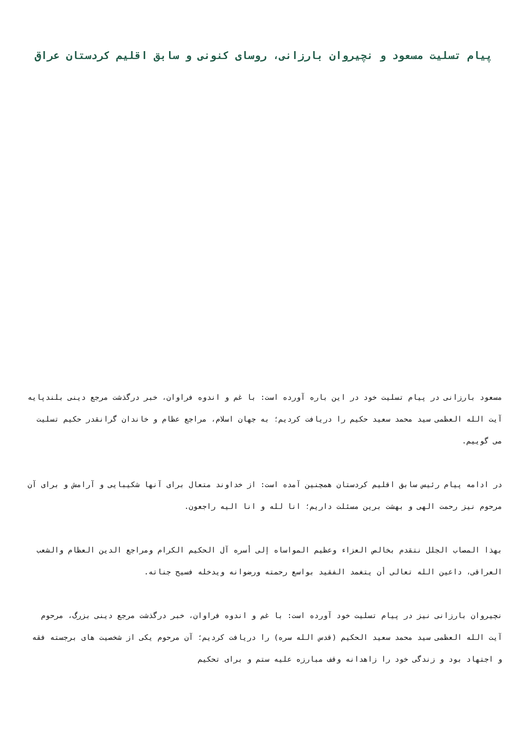پیام تسلیت مسعود و نچیروان بارزانی، روسای کنونی و سابق اقلیم کردستان عراق
مسعود بارزانی در پیام تسلیت خود در این باره آورده است: با غم و اندوه فراوان، خبر درگذشت مرجع دینی بلندپایه آیت الله العظمی سید محمد سعید حکیم را دریافت کردیم؛ به جهان اسلام، مراجع عظام و خاندان گرانقدر حکیم تسلیت می گوییم.
در ادامه پیام رئیس سابق اقلیم کردستان همچنین آمده است: از خداوند متعال برای آنها شکیبایی و آرامش و برای آن مرحوم نیز رحمت الهی و بهشت برین مسئلت داریم؛ انا لله و انا الیه راجعون.
بهذا المصاب الجلل نتقدم بخالص العزاء وعظیم المواساه إلی أسره آل الحکیم الکرام ومراجع الدین العظام والشعب العراقی، داعین الله تعالی أن یتغمد الفقید بواسع رحمته ورضوانه ویدخله فسیح جناته.
نچیروان بارزانی نیز در پیام تسلیت خود آورده است: با غم و اندوه فراوان، خبر درگذشت مرجع دینی بزرگ، مرحوم آیت الله العظمی سید محمد سعید الحکیم (قدس الله سره) را دریافت کردیم؛ آن مرحوم یکی از شخصیت های برجسته فقه و اجتهاد بود و زندگی خود را زاهدانه وقف مبارزه علیه ستم و برای تحکیم